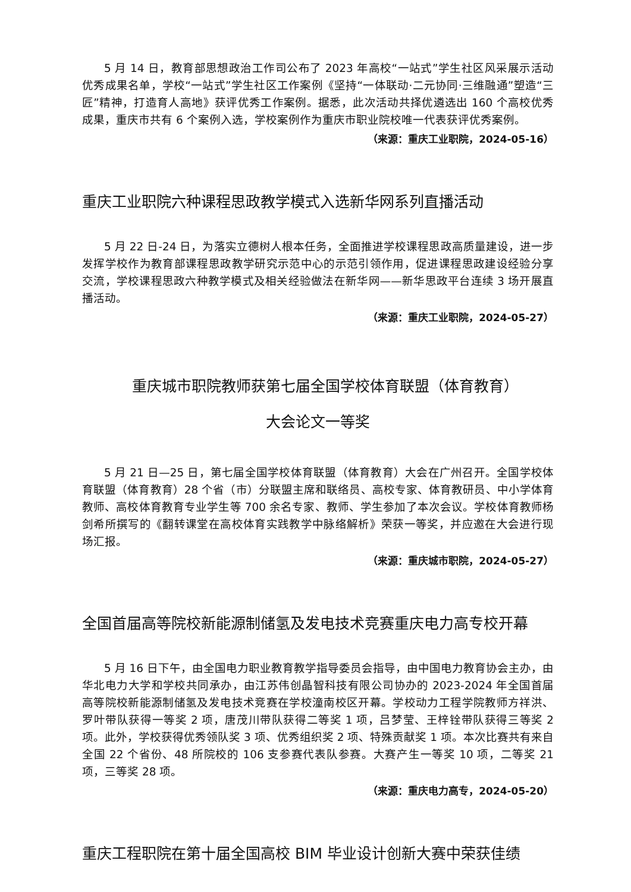5 月 14 日，教育部思想政治工作司公布了 2023 年高校“一站式”学生社区风采展示活动优秀成果名单，学校“一站式”学生社区工作案例《坚持“一体联动·二元协同·三维融通”塑造“三匠”精神，打造育人高地》获评优秀工作案例。据悉，此次活动共择优遴选出 160 个高校优秀成果，重庆市共有 6 个案例入选，学校案例作为重庆市职业院校唯一代表获评优秀案例。
（来源：重庆工业职院，2024-05-16）
重庆工业职院六种课程思政教学模式入选新华网系列直播活动
5 月 22 日-24 日，为落实立德树人根本任务，全面推进学校课程思政高质量建设，进一步发挥学校作为教育部课程思政教学研究示范中心的示范引领作用，促进课程思政建设经验分享交流，学校课程思政六种教学模式及相关经验做法在新华网——新华思政平台连续 3 场开展直播活动。
（来源：重庆工业职院，2024-05-27）
　重庆城市职院教师获第七届全国学校体育联盟（体育教育）
大会论文一等奖
5 月 21 日—25 日，第七届全国学校体育联盟（体育教育）大会在广州召开。全国学校体育联盟（体育教育）28 个省（市）分联盟主席和联络员、高校专家、体育教研员、中小学体育教师、高校体育教育专业学生等 700 余名专家、教师、学生参加了本次会议。学校体育教师杨剑希所撰写的《翻转课堂在高校体育实践教学中脉络解析》荣获一等奖，并应邀在大会进行现场汇报。
（来源：重庆城市职院，2024-05-27）
全国首届高等院校新能源制储氢及发电技术竞赛重庆电力高专校开幕
5 月 16 日下午，由全国电力职业教育教学指导委员会指导，由中国电力教育协会主办，由华北电力大学和学校共同承办，由江苏伟创晶智科技有限公司协办的 2023-2024 年全国首届高等院校新能源制储氢及发电技术竞赛在学校潼南校区开幕。学校动力工程学院教师方祥洪、罗叶带队获得一等奖 2 项，唐茂川带队获得二等奖 1 项，吕梦莹、王梓铨带队获得三等奖 2 项。此外，学校获得优秀领队奖 3 项、优秀组织奖 2 项、特殊贡献奖 1 项。本次比赛共有来自全国 22 个省份、48 所院校的 106 支参赛代表队参赛。大赛产生一等奖 10 项，二等奖 21 项，三等奖 28 项。
（来源：重庆电力高专，2024-05-20）
重庆工程职院在第十届全国高校 BIM 毕业设计创新大赛中荣获佳绩